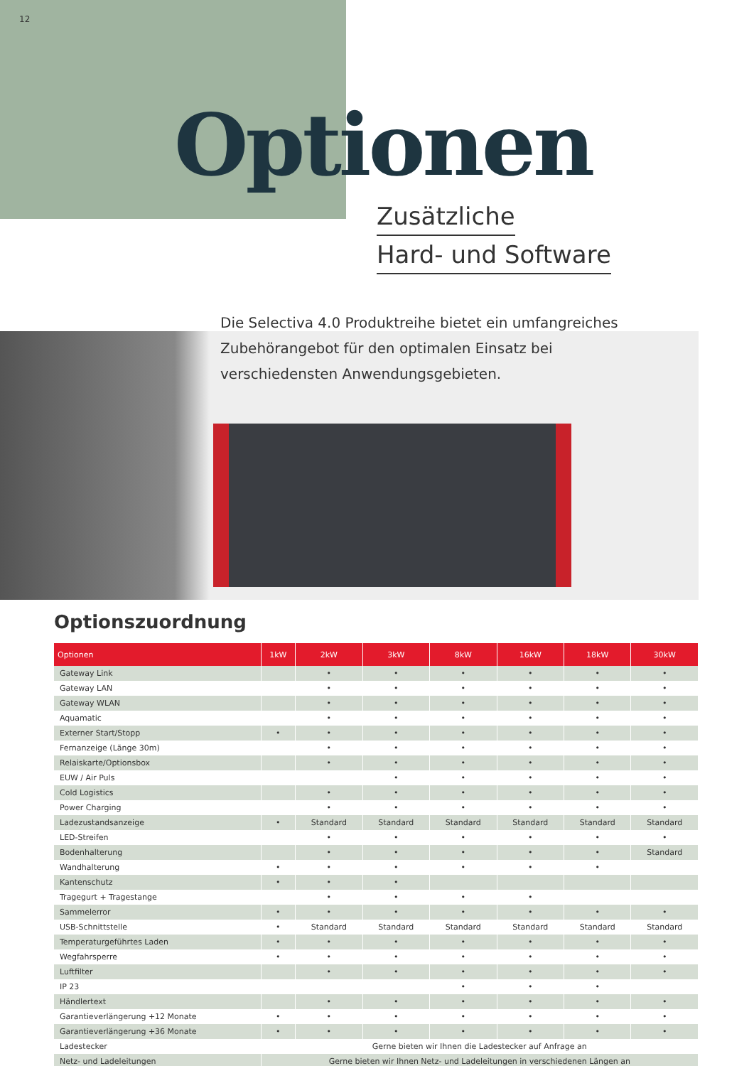12
Optionen
Zusätzliche
Hard- und Software
Die Selectiva 4.0 Produktreihe bietet ein umfangreiches Zubehörangebot für den optimalen Einsatz bei verschiedensten Anwendungsgebieten.
Optionszuordnung
| Optionen | 1kW | 2kW | 3kW | 8kW | 16kW | 18kW | 30kW |
| --- | --- | --- | --- | --- | --- | --- | --- |
| Gateway Link | | • | • | • | • | • | • |
| Gateway LAN | | • | • | • | • | • | • |
| Gateway WLAN | | • | • | • | • | • | • |
| Aquamatic | | • | • | • | • | • | • |
| Externer Start/Stopp | • | • | • | • | • | • | • |
| Fernanzeige (Länge 30m) | | • | • | • | • | • | • |
| Relaiskarte/Optionsbox | | • | • | • | • | • | • |
| EUW / Air Puls | | | • | • | • | • | • |
| Cold Logistics | | • | • | • | • | • | • |
| Power Charging | | • | • | • | • | • | • |
| Ladezustandsanzeige | • | Standard | Standard | Standard | Standard | Standard | Standard |
| LED-Streifen | | • | • | • | • | • | • |
| Bodenhalterung | | • | • | • | • | • | Standard |
| Wandhalterung | • | • | • | • | • | • | |
| Kantenschutz | • | • | • | | | | |
| Tragegurt + Tragestange | | • | • | • | • | | |
| Sammelerror | • | • | • | • | • | • | • |
| USB-Schnittstelle | • | Standard | Standard | Standard | Standard | Standard | Standard |
| Temperaturgeführtes Laden | • | • | • | • | • | • | • |
| Wegfahrsperre | • | • | • | • | • | • | • |
| Luftfilter | | • | • | • | • | • | • |
| IP 23 | | | | • | • | • | |
| Händlertext | | • | • | • | • | • | • |
| Garantieverlängerung +12 Monate | • | • | • | • | • | • | • |
| Garantieverlängerung +36 Monate | • | • | • | • | • | • | • |
| Ladestecker | Gerne bieten wir Ihnen die Ladestecker auf Anfrage an | | | | | | |
| Netz- und Ladeleitungen | Gerne bieten wir Ihnen Netz- und Ladeleitungen in verschiedenen Längen an | | | | | | |